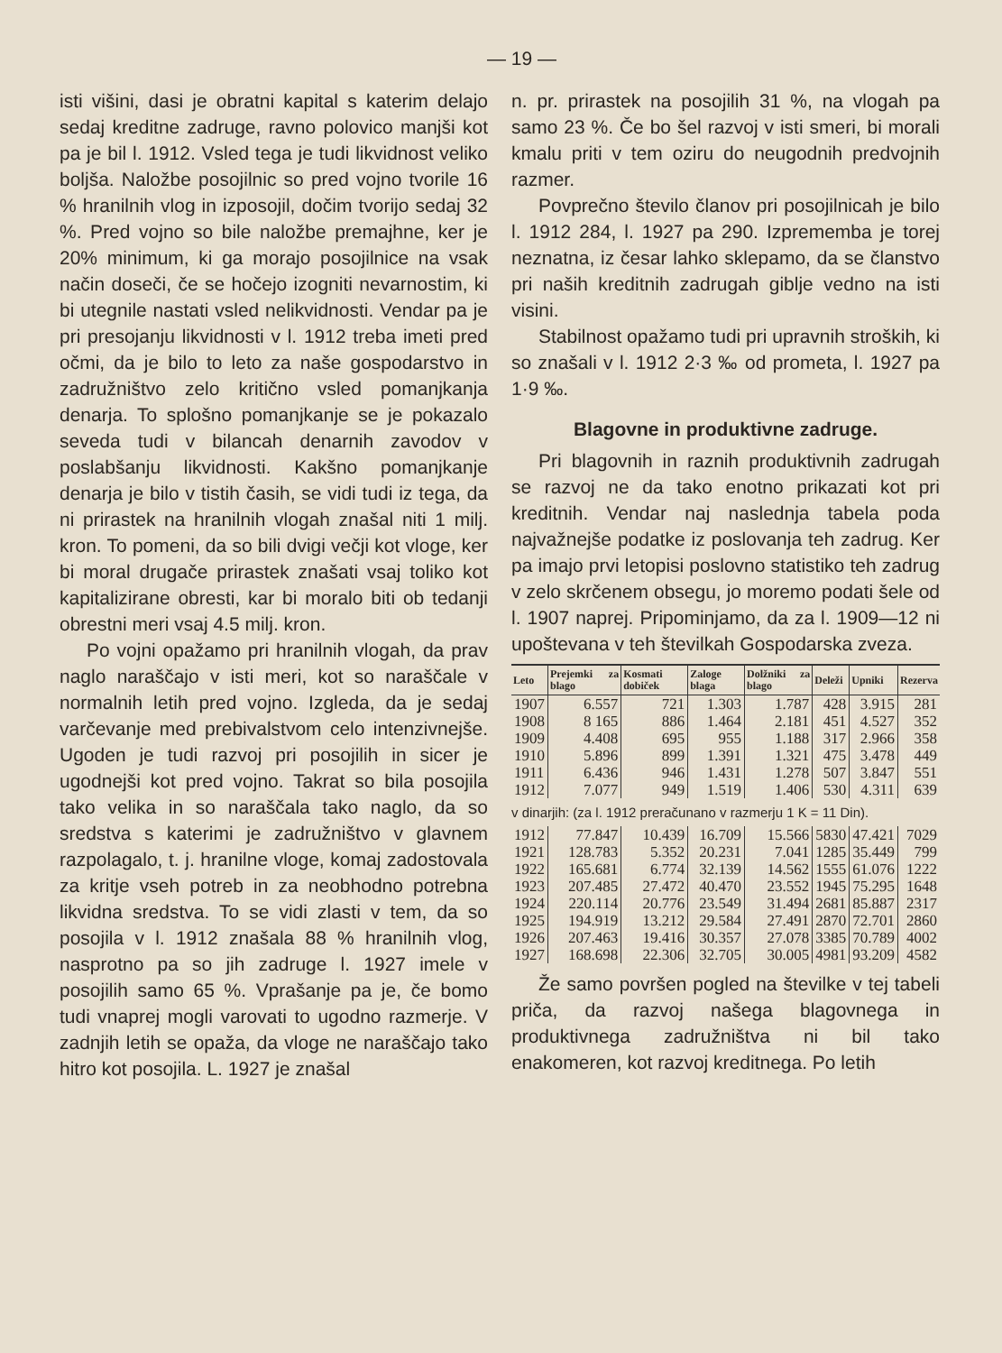— 19 —
isti višini, dasi je obratni kapital s katerim delajo sedaj kreditne zadruge, ravno polovico manjši kot pa je bil l. 1912. Vsled tega je tudi likvidnost veliko boljša. Naložbe posojilnic so pred vojno tvorile 16 % hranilnih vlog in izposojil, dočim tvorijo sedaj 32 %. Pred vojno so bile naložbe premajhne, ker je 20% minimum, ki ga morajo posojilnice na vsak način doseči, če se hočejo izogniti nevarnostim, ki bi utegnile nastati vsled nelikvidnosti. Vendar pa je pri presojanju likvidnosti v l. 1912 treba imeti pred očmi, da je bilo to leto za naše gospodarstvo in zadružništvo zelo kritično vsled pomanjkanja denarja. To splošno pomanjkanje se je pokazalo seveda tudi v bilancah denarnih zavodov v poslabšanju likvidnosti. Kakšno pomanjkanje denarja je bilo v tistih časih, se vidi tudi iz tega, da ni prirastek na hranilnih vlogah znašal niti 1 milj. kron. To pomeni, da so bili dvigi večji kot vloge, ker bi moral drugače prirastek znašati vsaj toliko kot kapitalizirane obresti, kar bi moralo biti ob tedanji obrestni meri vsaj 4.5 milj. kron.
Po vojni opažamo pri hranilnih vlogah, da prav naglo naraščajo v isti meri, kot so naraščale v normalnih letih pred vojno. Izgleda, da je sedaj varčevanje med prebivalstvom celo intenzivnejše. Ugoden je tudi razvoj pri posojilih in sicer je ugodnejši kot pred vojno. Takrat so bila posojila tako velika in so naraščala tako naglo, da so sredstva s katerimi je zadružništvo v glavnem razpolagalo, t. j. hranilne vloge, komaj zadostovala za kritje vseh potreb in za neobhodno potrebna likvidna sredstva. To se vidi zlasti v tem, da so posojila v l. 1912 znašala 88 % hranilnih vlog, nasprotno pa so jih zadruge l. 1927 imele v posojilih samo 65 %. Vprašanje pa je, če bomo tudi vnaprej mogli varovati to ugodno razmerje. V zadnjih letih se opaža, da vloge ne naraščajo tako hitro kot posojila. L. 1927 je znašal
n. pr. prirastek na posojilih 31 %, na vlogah pa samo 23 %. Če bo šel razvoj v isti smeri, bi morali kmalu priti v tem oziru do neugodnih predvojnih razmer.
Povprečno število članov pri posojilnicah je bilo l. 1912 284, l. 1927 pa 290. Izpremembа je torej neznatna, iz česar lahko sklepamo, da se članstvo pri naših kreditnih zadrugah giblje vedno na isti visini.
Stabilnost opažamo tudi pri upravnih stroških, ki so znašali v l. 1912 2·3 ‰ od prometa, l. 1927 pa 1·9 ‰.
Blagovne in produktivne zadruge.
Pri blagovnih in raznih produktivnih zadrugah se razvoj ne da tako enotno prikazati kot pri kreditnih. Vendar naj naslednja tabela poda najvažnejše podatke iz poslovanja teh zadrug. Ker pa imajo prvi letopisi poslovno statistiko teh zadrug v zelo skrčenem obsegu, jo moremo podati šele od l. 1907 naprej. Pripominjamo, da za l. 1909—12 ni upoštevana v teh številkah Gospodarska zveza.
| Leto | Prejemki za blago | Kosmati dobiček | Zaloge blaga | Dolžniki za blago | Deleži | Upniki | Rezerva |
| --- | --- | --- | --- | --- | --- | --- | --- |
| 1907 | 6.557 | 721 | 1.303 | 1.787 | 428 | 3.915 | 281 |
| 1908 | 8 165 | 886 | 1.464 | 2.181 | 451 | 4.527 | 352 |
| 1909 | 4.408 | 695 | 955 | 1.188 | 317 | 2.966 | 358 |
| 1910 | 5.896 | 899 | 1.391 | 1.321 | 475 | 3.478 | 449 |
| 1911 | 6.436 | 946 | 1.431 | 1.278 | 507 | 3.847 | 551 |
| 1912 | 7.077 | 949 | 1.519 | 1.406 | 530 | 4.311 | 639 |
| v dinarjih: (za l. 1912 preračunano v razmerju 1 K = 11 Din). | | | | | | | |
| 1912 | 77.847 | 10.439 | 16.709 | 15.566 | 5830 | 47.421 | 7029 |
| 1921 | 128.783 | 5.352 | 20.231 | 7.041 | 1285 | 35.449 | 799 |
| 1922 | 165.681 | 6.774 | 32.139 | 14.562 | 1555 | 61.076 | 1222 |
| 1923 | 207.485 | 27.472 | 40.470 | 23.552 | 1945 | 75.295 | 1648 |
| 1924 | 220.114 | 20.776 | 23.549 | 31.494 | 2681 | 85.887 | 2317 |
| 1925 | 194.919 | 13.212 | 29.584 | 27.491 | 2870 | 72.701 | 2860 |
| 1926 | 207.463 | 19.416 | 30.357 | 27.078 | 3385 | 70.789 | 4002 |
| 1927 | 168.698 | 22.306 | 32.705 | 30.005 | 4981 | 93.209 | 4582 |
Že samo površen pogled na številke v tej tabeli priča, da razvoj našega blagovnega in produktivnega zadružništva ni bil tako enakomeren, kot razvoj kreditnega. Po letih